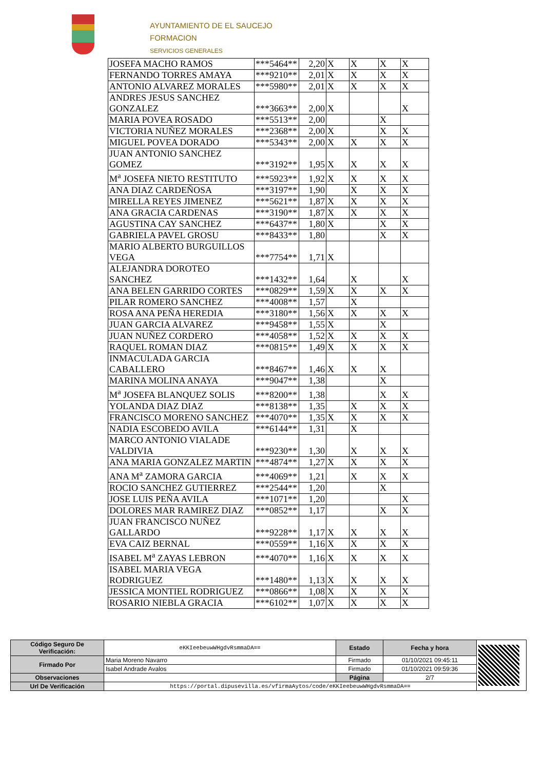AYUNTAMIENTO DE EL SAUCEJO
FORMACION
SERVICIOS GENERALES
| JOSEFA MACHO RAMOS | ***5464** | 2,20 | X | X | X | X |
| FERNANDO TORRES AMAYA | ***9210** | 2,01 | X | X | X | X |
| ANTONIO ALVAREZ MORALES | ***5980** | 2,01 | X | X | X | X |
| ANDRES JESUS SANCHEZ GONZALEZ | ***3663** | 2,00 | X | | | X |
| MARIA POVEA ROSADO | ***5513** | 2,00 | | | X | |
| VICTORIA NUÑEZ MORALES | ***2368** | 2,00 | X | | X | X |
| MIGUEL POVEA DORADO | ***5343** | 2,00 | X | X | X | X |
| JUAN ANTONIO SANCHEZ GOMEZ | ***3192** | 1,95 | X | X | X | X |
| M<sup>a</sup> JOSEFA NIETO RESTITUTO | ***5923** | 1,92 | X | X | X | X |
| ANA DIAZ CARDEÑOSA | ***3197** | 1,90 | | X | X | X |
| MIRELLA REYES JIMENEZ | ***5621** | 1,87 | X | X | X | X |
| ANA GRACIA CARDENAS | ***3190** | 1,87 | X | X | X | X |
| AGUSTINA CAY SANCHEZ | ***6437** | 1,80 | X | | X | X |
| GABRIELA PAVEL GROSU | ***8433** | 1,80 | | | X | X |
| MARIO ALBERTO BURGUILLOS VEGA | ***7754** | 1,71 | X | | | |
| ALEJANDRA DOROTEO SANCHEZ | ***1432** | 1,64 | | X | | X |
| ANA BELEN GARRIDO CORTES | ***0829** | 1,59 | X | X | X | X |
| PILAR ROMERO SANCHEZ | ***4008** | 1,57 | | X | | |
| ROSA ANA PEÑA HEREDIA | ***3180** | 1,56 | X | X | X | X |
| JUAN GARCIA ALVAREZ | ***9458** | 1,55 | X | | X | |
| JUAN NUÑEZ CORDERO | ***4058** | 1,52 | X | X | X | X |
| RAQUEL ROMAN DIAZ | ***0815** | 1,49 | X | X | X | X |
| INMACULADA GARCIA CABALLERO | ***8467** | 1,46 | X | X | X | |
| MARINA MOLINA ANAYA | ***9047** | 1,38 | | | X | |
| M<sup>a</sup> JOSEFA BLANQUEZ SOLIS | ***8200** | 1,38 | | | X | X |
| YOLANDA DIAZ DIAZ | ***8138** | 1,35 | | X | X | X |
| FRANCISCO MORENO SANCHEZ | ***4070** | 1,35 | X | X | X | X |
| NADIA ESCOBEDO AVILA | ***6144** | 1,31 | | X | | |
| MARCO ANTONIO VIALADE VALDIVIA | ***9230** | 1,30 | | X | X | X |
| ANA MARIA GONZALEZ MARTIN | ***4874** | 1,27 | X | X | X | X |
| ANA M<sup>a</sup> ZAMORA GARCIA | ***4069** | 1,21 | | X | X | X |
| ROCIO SANCHEZ GUTIERREZ | ***2544** | 1,20 | | | X | |
| JOSE LUIS PEÑA AVILA | ***1071** | 1,20 | | | | X |
| DOLORES MAR RAMIREZ DIAZ | ***0852** | 1,17 | | | X | X |
| JUAN FRANCISCO NUÑEZ GALLARDO | ***9228** | 1,17 | X | X | X | X |
| EVA CAIZ BERNAL | ***0559** | 1,16 | X | X | X | X |
| ISABEL M<sup>a</sup> ZAYAS LEBRON | ***4070** | 1,16 | X | X | X | X |
| ISABEL MARIA VEGA RODRIGUEZ | ***1480** | 1,13 | X | X | X | X |
| JESSICA MONTIEL RODRIGUEZ | ***0866** | 1,08 | X | X | X | X |
| ROSARIO NIEBLA GRACIA | ***6102** | 1,07 | X | X | X | X |
| Código Seguro De Verificación: | eKKIeebeuwWHgdvRsmmaDA== | Estado | Fecha y hora | |
| Firmado Por | Maria Moreno Navarro | Firmado | 01/10/2021 09:45:11 | |
| | Isabel Andrade Avalos | Firmado | 01/10/2021 09:59:36 | |
| Observaciones | | Página | 2/7 | |
| Url De Verificación | https://portal.dipusevilla.es/vfirmaAytos/code/eKKIeebeuwWHgdvRsmmaDA== | | | |